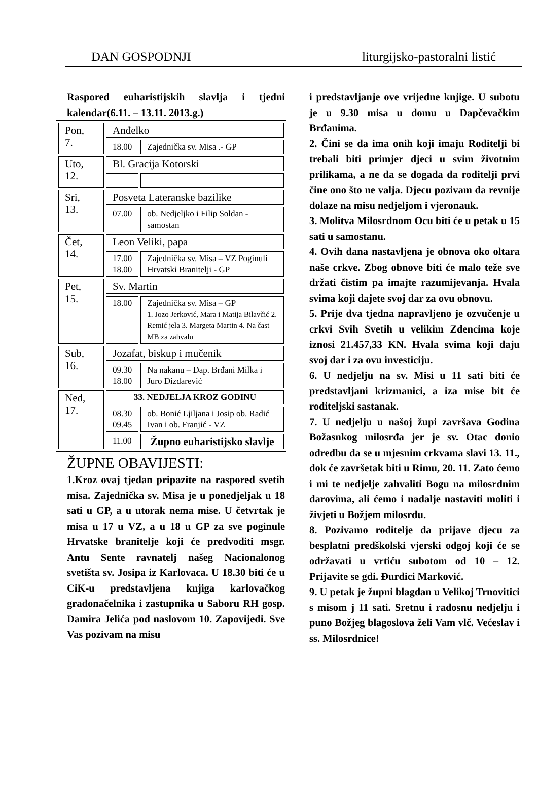DAN GOSPODNJI liturgijsko-pastoralni listić
Raspored euharistijskih slavlja i tjedni kalendar(6.11. – 13.11. 2013.g.)
| Pon, 7. | Anđelko | |
| | 18.00 | Zajednička sv. Misa .- GP |
| Uto, 12. | Bl. Gracija Kotorski | |
| Sri, 13. | Posveta Lateranske bazilike | |
| | 07.00 | ob. Nedjeljko i Filip Soldan - samostan |
| Čet, 14. | Leon Veliki, papa | |
| | 17.00 18.00 | Zajednička sv. Misa – VZ Poginuli Hrvatski Branitelji - GP |
| Pet, 15. | Sv. Martin | |
| | 18.00 | Zajednička sv. Misa – GP 1. Jozo Jerković, Mara i Matija Bilavčić 2. Remić jela 3. Margeta Martin 4. Na čast MB za zahvalu |
| Sub, 16. | Jozafat, biskup i mučenik | |
| | 09.30 18.00 | Na nakanu – Dap. Brđani Milka i Juro Dizdarević |
| Ned, 17. | 33. NEDJELJA KROZ GODINU | |
| | 08.30 09.45 | ob. Bonić Ljiljana i Josip ob. Radić Ivan i ob. Franjić - VZ |
| | 11.00 | Župno euharistijsko slavlje |
ŽUPNE OBAVIJESTI:
1.Kroz ovaj tjedan pripazite na raspored svetih misa. Zajednička sv. Misa je u ponedjeljak u 18 sati u GP, a u utorak nema mise. U četvrtak je misa u 17 u VZ, a u 18 u GP za sve poginule Hrvatske branitelje koji će predvoditi msgr. Antu Sente ravnatelj našeg Nacionalonog svetišta sv. Josipa iz Karlovaca. U 18.30 biti će u CiK-u predstavljena knjiga karlovačkog gradonačelnika i zastupnika u Saboru RH gosp. Damira Jelića pod naslovom 10. Zapovijedi. Sve Vas pozivam na misu
i predstavljanje ove vrijedne knjige. U subotu je u 9.30 misa u domu u Dapčevačkim Brđanima.
2. Čini se da ima onih koji imaju Roditelji bi trebali biti primjer djeci u svim životnim prilikama, a ne da se događa da roditelji prvi čine ono što ne valja. Djecu pozivam da revnije dolaze na misu nedjeljom i vjeronauk.
3. Molitva Milosrdnom Ocu biti će u petak u 15 sati u samostanu.
4. Ovih dana nastavljena je obnova oko oltara naše crkve. Zbog obnove biti će malo teže sve držati čistim pa imajte razumijevanja. Hvala svima koji dajete svoj dar za ovu obnovu.
5. Prije dva tjedna napravljeno je ozvučenje u crkvi Svih Svetih u velikim Zdencima koje iznosi 21.457,33 KN. Hvala svima koji daju svoj dar i za ovu investiciju.
6. U nedjelju na sv. Misi u 11 sati biti će predstavljani krizmanici, a iza mise bit će roditeljski sastanak.
7. U nedjelju u našoj župi završava Godina Božasnkog milosrđa jer je sv. Otac donio odredbu da se u mjesnim crkvama slavi 13. 11., dok će završetak biti u Rimu, 20. 11. Zato ćemo i mi te nedjelje zahvaliti Bogu na milosrdnim darovima, ali ćemo i nadalje nastaviti moliti i živjeti u Božjem milosrđu.
8. Pozivamo roditelje da prijave djecu za besplatni predškolski vjerski odgoj koji će se održavati u vrtiću subotom od 10 – 12. Prijavite se gđi. Đurđici Marković.
9. U petak je župni blagdan u Velikoj Trnovitici s misom j 11 sati. Sretnu i radosnu nedjelju i puno Božjeg blagoslova želi Vam vlč. Većeslav i ss. Milosrdnice!